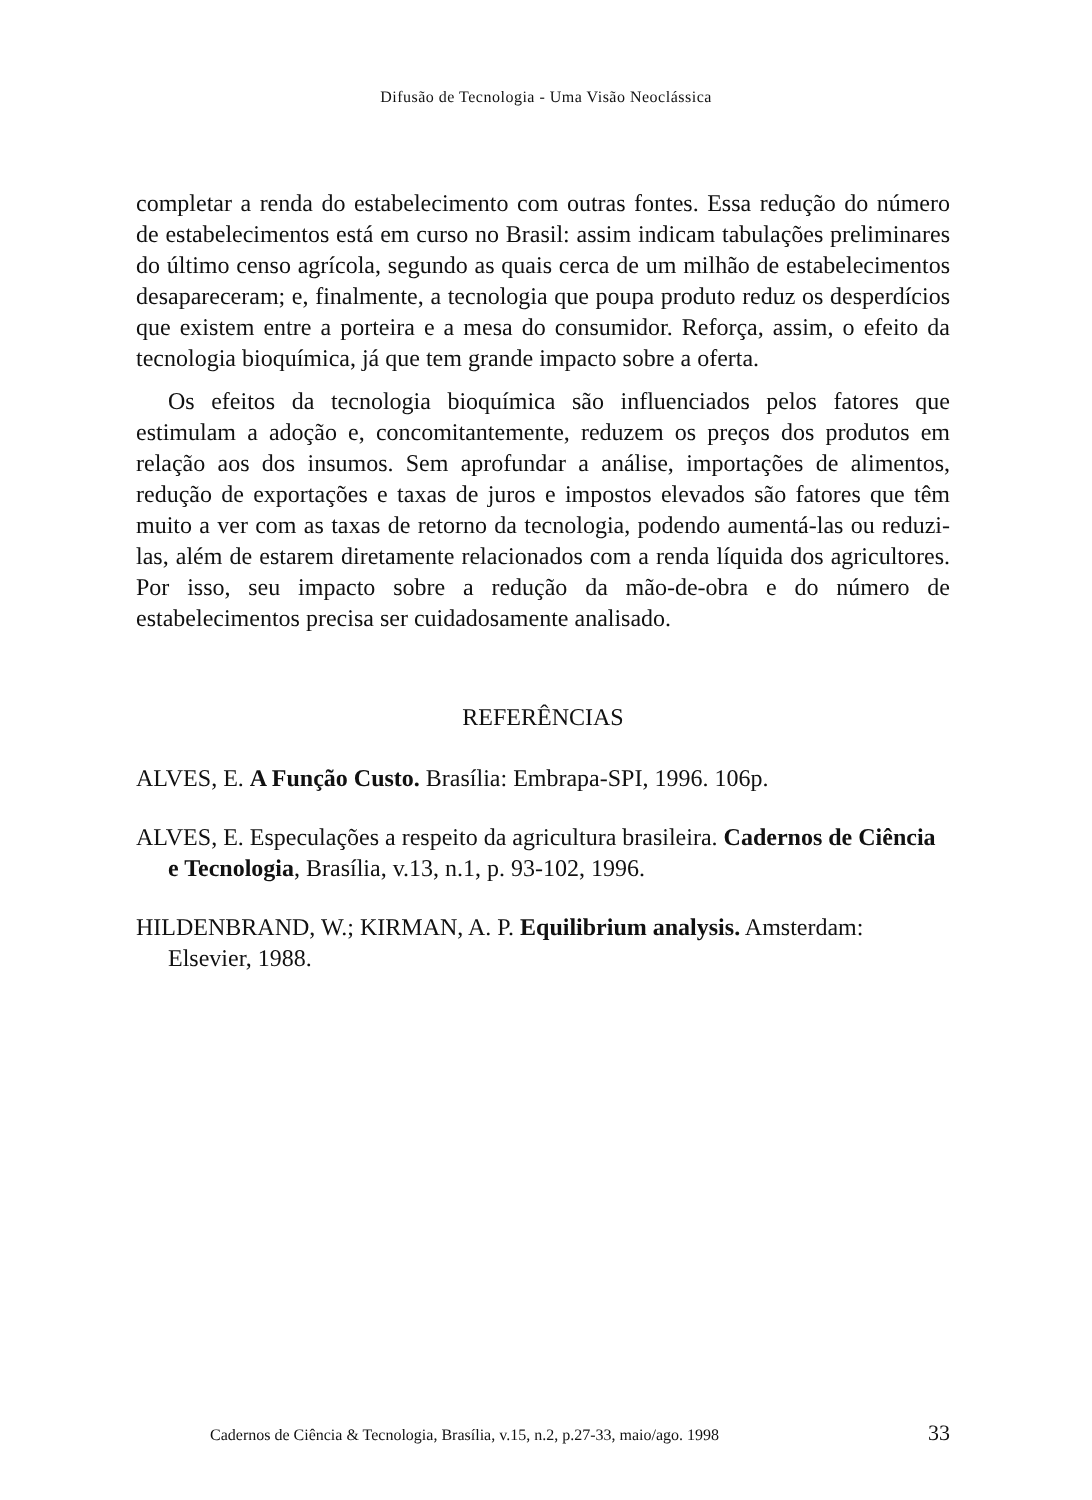Difusão de Tecnologia - Uma Visão Neoclássica
completar a renda do estabelecimento com outras fontes. Essa redução do número de estabelecimentos está em curso no Brasil: assim indicam tabulações preliminares do último censo agrícola, segundo as quais cerca de um milhão de estabelecimentos desapareceram; e, finalmente, a tecnologia que poupa produto reduz os desperdícios que existem entre a porteira e a mesa do consumidor. Reforça, assim, o efeito da tecnologia bioquímica, já que tem grande impacto sobre a oferta.
Os efeitos da tecnologia bioquímica são influenciados pelos fatores que estimulam a adoção e, concomitantemente, reduzem os preços dos produtos em relação aos dos insumos. Sem aprofundar a análise, importações de alimentos, redução de exportações e taxas de juros e impostos elevados são fatores que têm muito a ver com as taxas de retorno da tecnologia, podendo aumentá-las ou reduzi-las, além de estarem diretamente relacionados com a renda líquida dos agricultores. Por isso, seu impacto sobre a redução da mão-de-obra e do número de estabelecimentos precisa ser cuidadosamente analisado.
REFERÊNCIAS
ALVES, E. A Função Custo. Brasília: Embrapa-SPI, 1996. 106p.
ALVES, E. Especulações a respeito da agricultura brasileira. Cadernos de Ciência e Tecnologia, Brasília, v.13, n.1, p. 93-102, 1996.
HILDENBRAND, W.; KIRMAN, A. P. Equilibrium analysis. Amsterdam: Elsevier, 1988.
Cadernos de Ciência & Tecnologia, Brasília, v.15, n.2, p.27-33, maio/ago. 1998 33